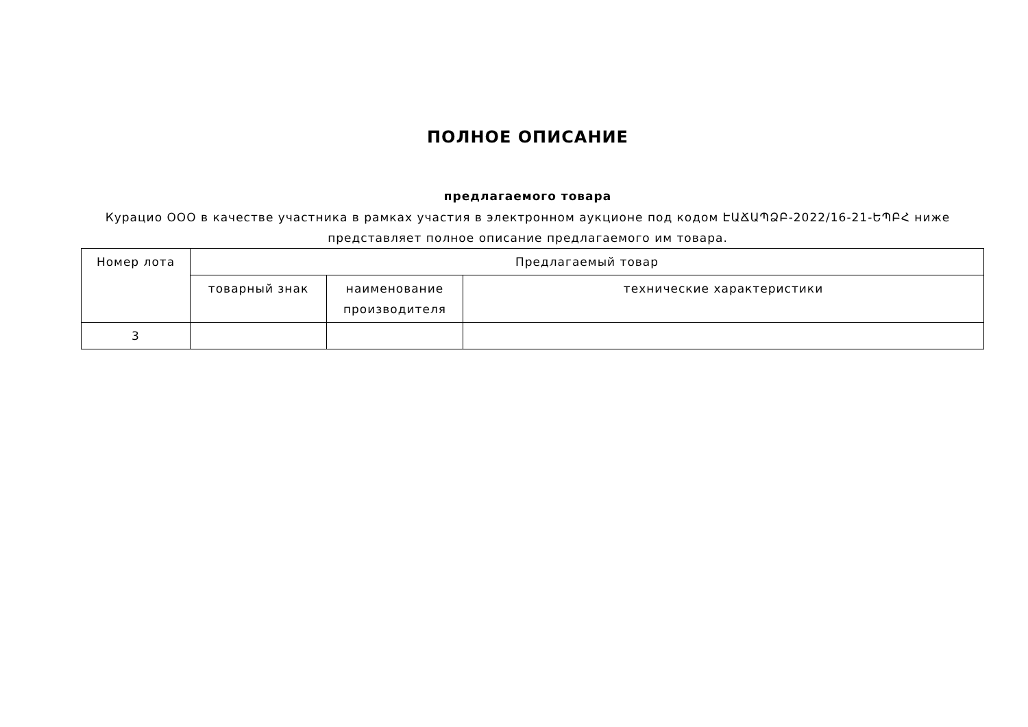ПОЛНОЕ ОПИСАНИЕ
предлагаемого товара
Курацио ООО в качестве участника в рамках участия в электронном аукционе под кодом ԷԱՃԱՊՁԲ-2022/16-21-ԵՊԲՀ ниже представляет полное описание предлагаемого им товара.
| Номер лота | Предлагаемый товар | | |
| --- | --- | --- | --- |
| | товарный знак | наименование производителя | технические характеристики |
| 3 | | | |